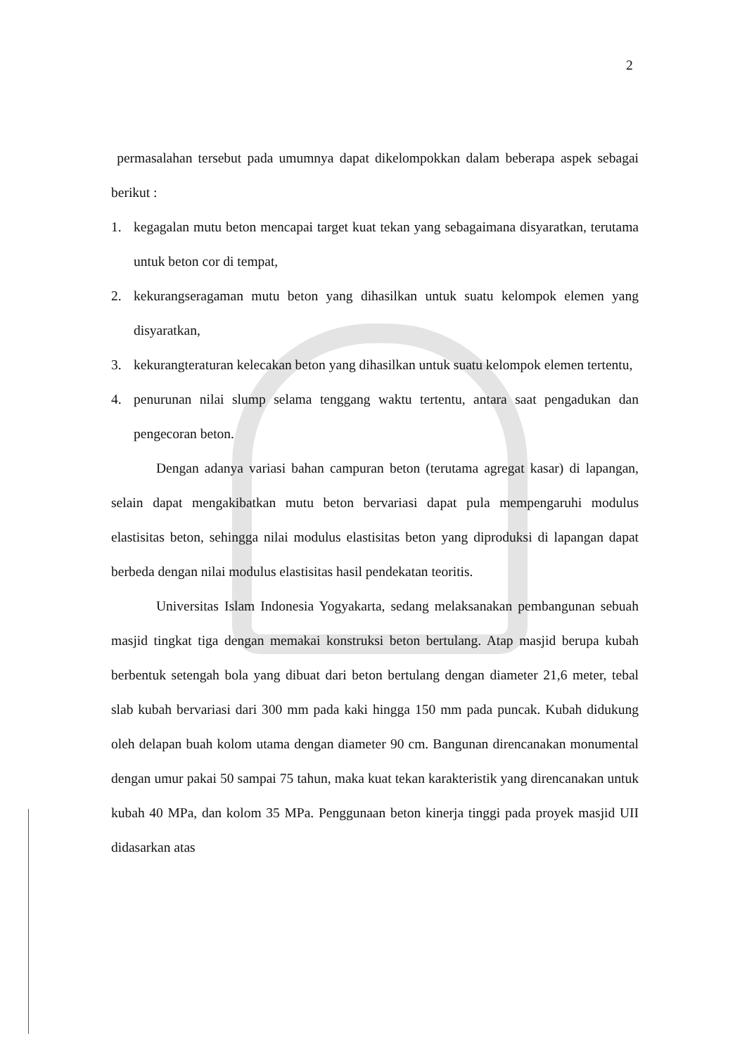2
permasalahan tersebut pada umumnya dapat dikelompokkan dalam beberapa aspek sebagai berikut :
1. kegagalan mutu beton mencapai target kuat tekan yang sebagaimana disyaratkan, terutama untuk beton cor di tempat,
2. kekurangseragaman mutu beton yang dihasilkan untuk suatu kelompok elemen yang disyaratkan,
3. kekurangteraturan kelecakan beton yang dihasilkan untuk suatu kelompok elemen tertentu,
4. penurunan nilai slump selama tenggang waktu tertentu, antara saat pengadukan dan pengecoran beton.
Dengan adanya variasi bahan campuran beton (terutama agregat kasar) di lapangan, selain dapat mengakibatkan mutu beton bervariasi dapat pula mempengaruhi modulus elastisitas beton, sehingga nilai modulus elastisitas beton yang diproduksi di lapangan dapat berbeda dengan nilai modulus elastisitas hasil pendekatan teoritis.
Universitas Islam Indonesia Yogyakarta, sedang melaksanakan pembangunan sebuah masjid tingkat tiga dengan memakai konstruksi beton bertulang. Atap masjid berupa kubah berbentuk setengah bola yang dibuat dari beton bertulang dengan diameter 21,6 meter, tebal slab kubah bervariasi dari 300 mm pada kaki hingga 150 mm pada puncak. Kubah didukung oleh delapan buah kolom utama dengan diameter 90 cm. Bangunan direncanakan monumental dengan umur pakai 50 sampai 75 tahun, maka kuat tekan karakteristik yang direncanakan untuk kubah 40 MPa, dan kolom 35 MPa. Penggunaan beton kinerja tinggi pada proyek masjid UII didasarkan atas